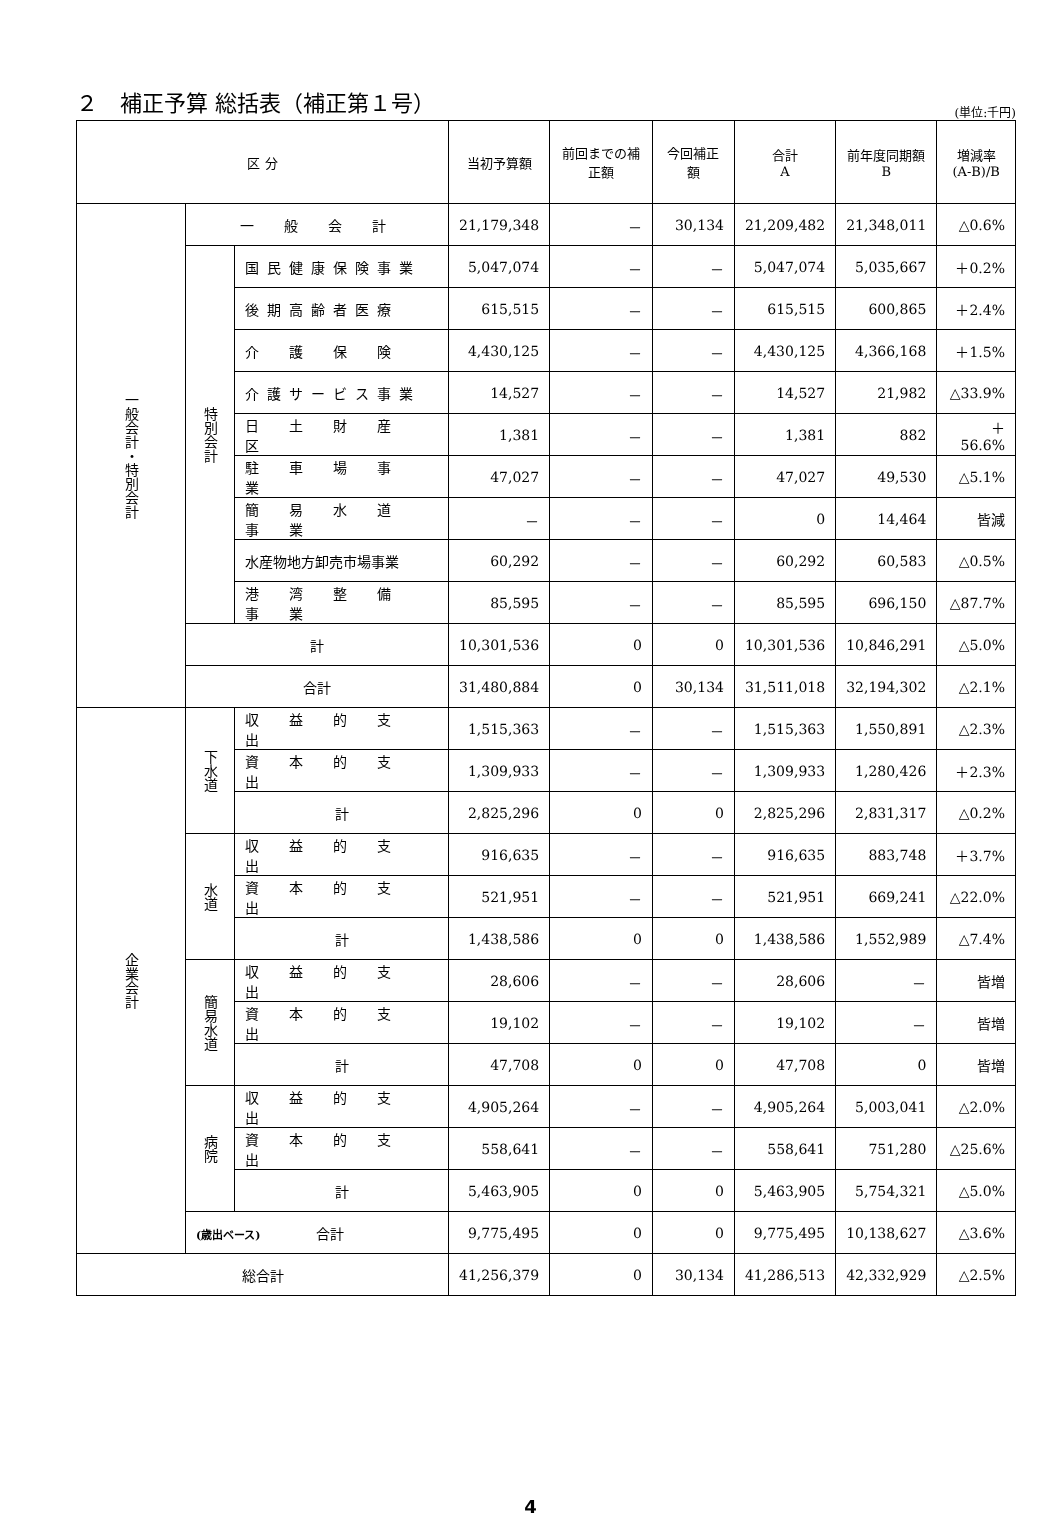２　補正予算 総括表（補正第１号）
(単位:千円)
| 区 分 | | | 当初予算額 | 前回までの補正額 | 今回補正額 | 合計 A | 前年度同期額 B | 増減率 (A-B)/B |
| --- | --- | --- | --- | --- | --- | --- | --- | --- |
| 一般会計・特別会計 | 一 般 会 計 | | 21,179,348 | － | 30,134 | 21,209,482 | 21,348,011 | △0.6% |
| | 特別会計 | 国民健康保険事業 | 5,047,074 | － | － | 5,047,074 | 5,035,667 | ＋0.2% |
| | | 後期高齢者医療 | 615,515 | － | － | 615,515 | 600,865 | ＋2.4% |
| | | 介 護 保 険 | 4,430,125 | － | － | 4,430,125 | 4,366,168 | ＋1.5% |
| | | 介護サービス事業 | 14,527 | － | － | 14,527 | 21,982 | △33.9% |
| | | 日 土 財 産 区 | 1,381 | － | － | 1,381 | 882 | ＋56.6% |
| | | 駐 車 場 事 業 | 47,027 | － | － | 47,027 | 49,530 | △5.1% |
| | | 簡 易 水 道 事 業 | － | － | － | 0 | 14,464 | 皆減 |
| | | 水産物地方卸売市場事業 | 60,292 | － | － | 60,292 | 60,583 | △0.5% |
| | | 港 湾 整 備 事 業 | 85,595 | － | － | 85,595 | 696,150 | △87.7% |
| | 計 | | 10,301,536 | 0 | 0 | 10,301,536 | 10,846,291 | △5.0% |
| | 合計 | | 31,480,884 | 0 | 30,134 | 31,511,018 | 32,194,302 | △2.1% |
| 企業会計 | 下水道 | 収 益 的 支 出 | 1,515,363 | － | － | 1,515,363 | 1,550,891 | △2.3% |
| | | 資 本 的 支 出 | 1,309,933 | － | － | 1,309,933 | 1,280,426 | ＋2.3% |
| | | 計 | 2,825,296 | 0 | 0 | 2,825,296 | 2,831,317 | △0.2% |
| | 水道 | 収 益 的 支 出 | 916,635 | － | － | 916,635 | 883,748 | ＋3.7% |
| | | 資 本 的 支 出 | 521,951 | － | － | 521,951 | 669,241 | △22.0% |
| | | 計 | 1,438,586 | 0 | 0 | 1,438,586 | 1,552,989 | △7.4% |
| | 簡易水道 | 収 益 的 支 出 | 28,606 | － | － | 28,606 | － | 皆増 |
| | | 資 本 的 支 出 | 19,102 | － | － | 19,102 | － | 皆増 |
| | | 計 | 47,708 | 0 | 0 | 47,708 | 0 | 皆増 |
| | 病院 | 収 益 的 支 出 | 4,905,264 | － | － | 4,905,264 | 5,003,041 | △2.0% |
| | | 資 本 的 支 出 | 558,641 | － | － | 558,641 | 751,280 | △25.6% |
| | | 計 | 5,463,905 | 0 | 0 | 5,463,905 | 5,754,321 | △5.0% |
| | (歳出ベース) 合計 | | 9,775,495 | 0 | 0 | 9,775,495 | 10,138,627 | △3.6% |
| 総合計 | | | 41,256,379 | 0 | 30,134 | 41,286,513 | 42,332,929 | △2.5% |
4